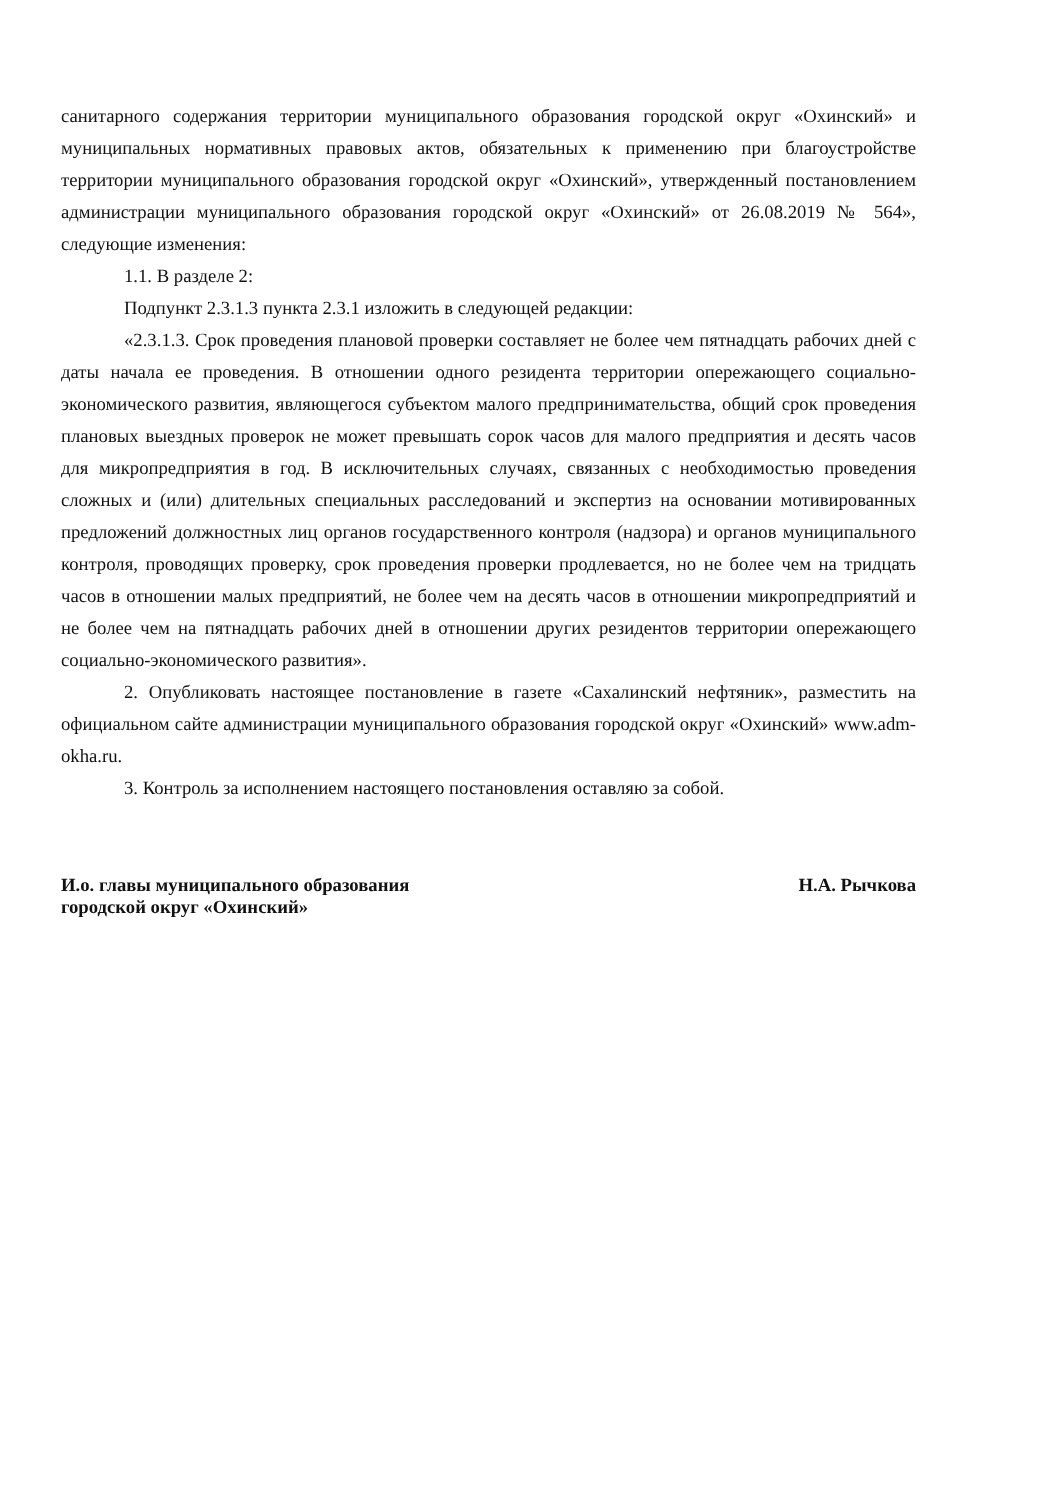санитарного содержания территории муниципального образования городской округ «Охинский» и муниципальных нормативных правовых актов, обязательных к применению при благоустройстве территории муниципального образования городской округ «Охинский», утвержденный постановлением администрации муниципального образования городской округ «Охинский» от 26.08.2019 № 564», следующие изменения:
1.1. В разделе 2:
Подпункт 2.3.1.3 пункта 2.3.1 изложить в следующей редакции:
«2.3.1.3. Срок проведения плановой проверки составляет не более чем пятнадцать рабочих дней с даты начала ее проведения. В отношении одного резидента территории опережающего социально-экономического развития, являющегося субъектом малого предпринимательства, общий срок проведения плановых выездных проверок не может превышать сорок часов для малого предприятия и десять часов для микропредприятия в год. В исключительных случаях, связанных с необходимостью проведения сложных и (или) длительных специальных расследований и экспертиз на основании мотивированных предложений должностных лиц органов государственного контроля (надзора) и органов муниципального контроля, проводящих проверку, срок проведения проверки продлевается, но не более чем на тридцать часов в отношении малых предприятий, не более чем на десять часов в отношении микропредприятий и не более чем на пятнадцать рабочих дней в отношении других резидентов территории опережающего социально-экономического развития».
2. Опубликовать настоящее постановление в газете «Сахалинский нефтяник», разместить на официальном сайте администрации муниципального образования городской округ «Охинский» www.adm-okha.ru.
3. Контроль за исполнением настоящего постановления оставляю за собой.
И.о. главы муниципального образования
городской округ «Охинский»
Н.А. Рычкова